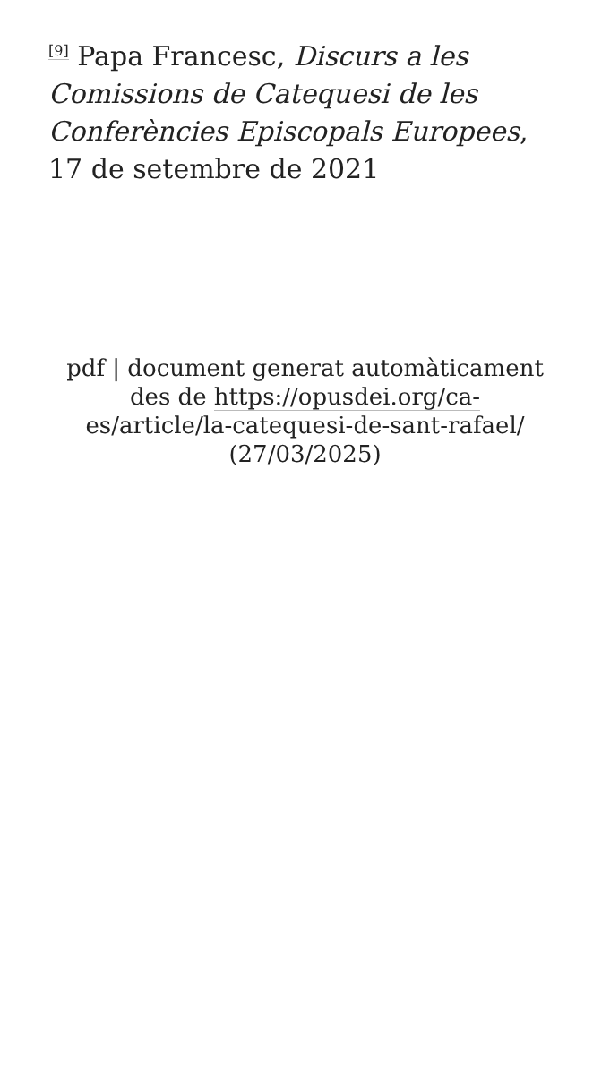<sup>[9]</sup> Papa Francesc, Discurs a les Comissions de Catequesi de les Conferències Episcopals Europees, 17 de setembre de 2021
pdf | document generat automàticament des de https://opusdei.org/ca-es/article/la-catequesi-de-sant-rafael/ (27/03/2025)